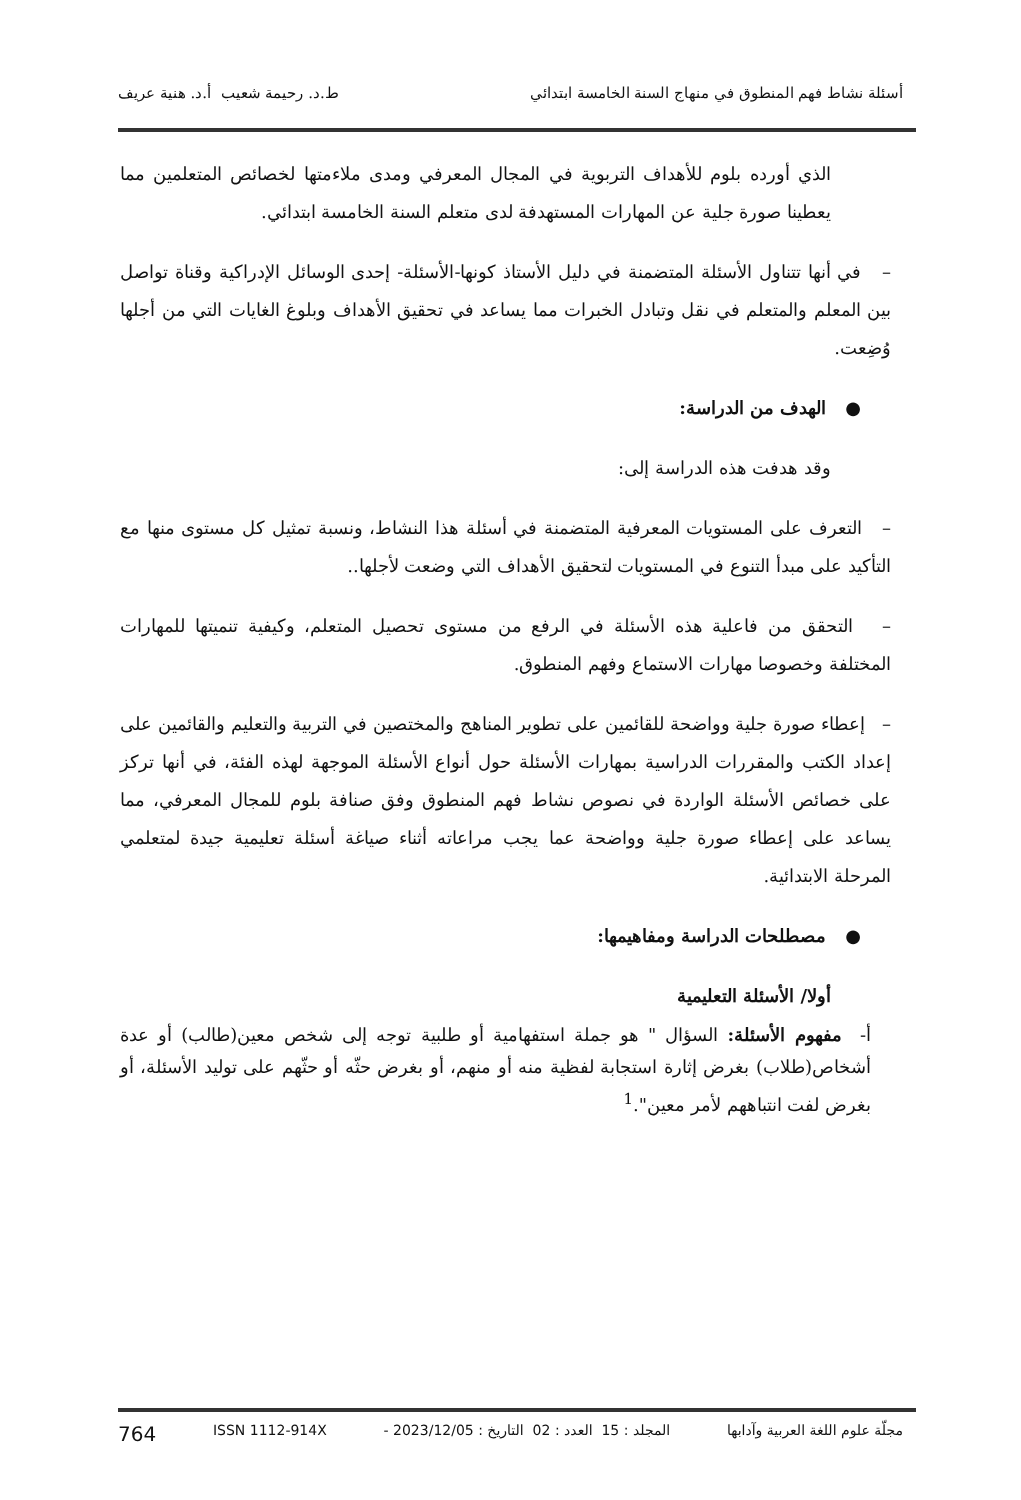أسئلة نشاط فهم المنطوق في منهاج السنة الخامسة ابتدائي ط.د. رحيمة شعيب أ.د. هنية عريف
الذي أورده بلوم للأهداف التربوية في المجال المعرفي ومدى ملاءمتها لخصائص المتعلمين مما يعطينا صورة جلية عن المهارات المستهدفة لدى متعلم السنة الخامسة ابتدائي.
– في أنها تتناول الأسئلة المتضمنة في دليل الأستاذ كونها-الأسئلة- إحدى الوسائل الإدراكية وقناة تواصل بين المعلم والمتعلم في نقل وتبادل الخبرات مما يساعد في تحقيق الأهداف وبلوغ الغايات التي من أجلها وُضِعت.
● الهدف من الدراسة:
وقد هدفت هذه الدراسة إلى:
– التعرف على المستويات المعرفية المتضمنة في أسئلة هذا النشاط، ونسبة تمثيل كل مستوى منها مع التأكيد على مبدأ التنوع في المستويات لتحقيق الأهداف التي وضعت لأجلها..
– التحقق من فاعلية هذه الأسئلة في الرفع من مستوى تحصيل المتعلم، وكيفية تنميتها للمهارات المختلفة وخصوصا مهارات الاستماع وفهم المنطوق.
– إعطاء صورة جلية وواضحة للقائمين على تطوير المناهج والمختصين في التربية والتعليم والقائمين على إعداد الكتب والمقررات الدراسية بمهارات الأسئلة حول أنواع الأسئلة الموجهة لهذه الفئة، في أنها تركز على خصائص الأسئلة الواردة في نصوص نشاط فهم المنطوق وفق صنافة بلوم للمجال المعرفي، مما يساعد على إعطاء صورة جلية وواضحة عما يجب مراعاته أثناء صياغة أسئلة تعليمية جيدة لمتعلمي المرحلة الابتدائية.
● مصطلحات الدراسة ومفاهيمها:
أولا/ الأسئلة التعليمية
أ- مفهوم الأسئلة: السؤال " هو جملة استفهامية أو طلبية توجه إلى شخص معين(طالب) أو عدة أشخاص(طلاب) بغرض إثارة استجابة لفظية منه أو منهم، أو بغرض حثّه أو حثّهم على توليد الأسئلة، أو بغرض لفت انتباههم لأمر معين".<sup>1</sup>
مجلّة علوم اللغة العربية وآدابها المجلد : 15 العدد : 02 التاريخ : 2023/12/05 - ISSN 1112-914X 764